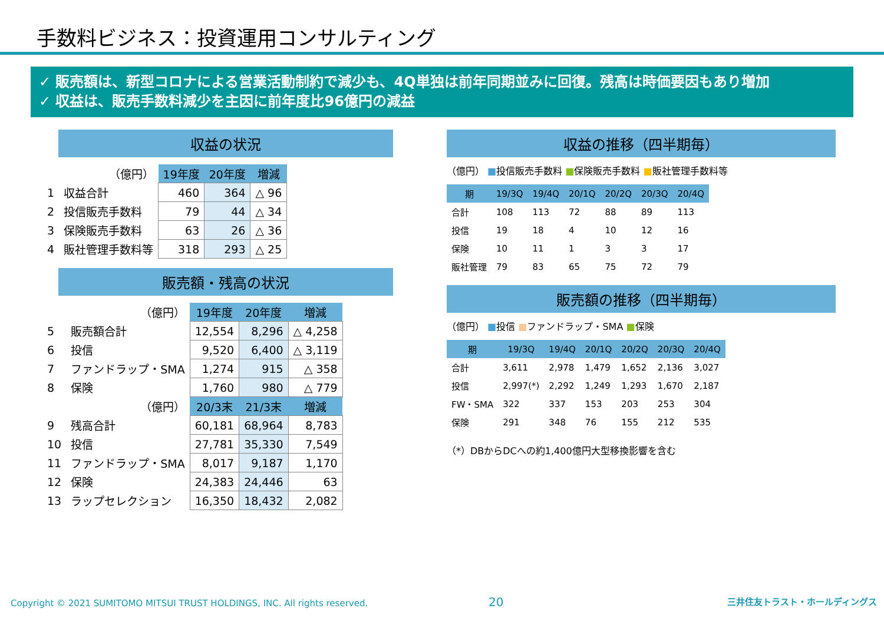手数料ビジネス：投資運用コンサルティング
✓ 販売額は、新型コロナによる営業活動制約で減少も、4Q単独は前年同期並みに回復。残高は時価要因もあり増加
✓ 収益は、販売手数料減少を主因に前年度比96億円の減益
収益の状況
| | （億円） | 19年度 | 20年度 | 増減 |
| 1 | 収益合計 | 460 | 364 | △ 96 |
| 2 | 投信販売手数料 | 79 | 44 | △ 34 |
| 3 | 保険販売手数料 | 63 | 26 | △ 36 |
| 4 | 販社管理手数料等 | 318 | 293 | △ 25 |
販売額・残高の状況
| | （億円） | 19年度 | 20年度 | 増減 |
| 5 | 販売額合計 | 12,554 | 8,296 | △ 4,258 |
| 6 | 投信 | 9,520 | 6,400 | △ 3,119 |
| 7 | ファンドラップ・SMA | 1,274 | 915 | △ 358 |
| 8 | 保険 | 1,760 | 980 | △ 779 |
| | （億円） | 20/3末 | 21/3末 | 増減 |
| 9 | 残高合計 | 60,181 | 68,964 | 8,783 |
| 10 | 投信 | 27,781 | 35,330 | 7,549 |
| 11 | ファンドラップ・SMA | 8,017 | 9,187 | 1,170 |
| 12 | 保険 | 24,383 | 24,446 | 63 |
| 13 | ラップセレクション | 16,350 | 18,432 | 2,082 |
収益の推移（四半期毎）
（億円） ■投信販売手数料 ■保険販売手数料 ■販社管理手数料等
| 期 | 19/3Q | 19/4Q | 20/1Q | 20/2Q | 20/3Q | 20/4Q |
| --- | --- | --- | --- | --- | --- | --- |
| 合計 | 108 | 113 | 72 | 88 | 89 | 113 |
| 投信 | 19 | 18 | 4 | 10 | 12 | 16 |
| 保険 | 10 | 11 | 1 | 3 | 3 | 17 |
| 販社管理 | 79 | 83 | 65 | 75 | 72 | 79 |
販売額の推移（四半期毎）
（億円） ■投信 ■ファンドラップ・SMA ■保険
| 期 | 19/3Q | 19/4Q | 20/1Q | 20/2Q | 20/3Q | 20/4Q |
| --- | --- | --- | --- | --- | --- | --- |
| 合計 | 3,611 | 2,978 | 1,479 | 1,652 | 2,136 | 3,027 |
| 投信 | 2,997(*) | 2,292 | 1,249 | 1,293 | 1,670 | 2,187 |
| FW・SMA | 322 | 337 | 153 | 203 | 253 | 304 |
| 保険 | 291 | 348 | 76 | 155 | 212 | 535 |
（*）DBからDCへの約1,400億円大型移換影響を含む
Copyright © 2021 SUMITOMO MITSUI TRUST HOLDINGS, INC. All rights reserved. 20 三井住友トラスト・ホールディングス